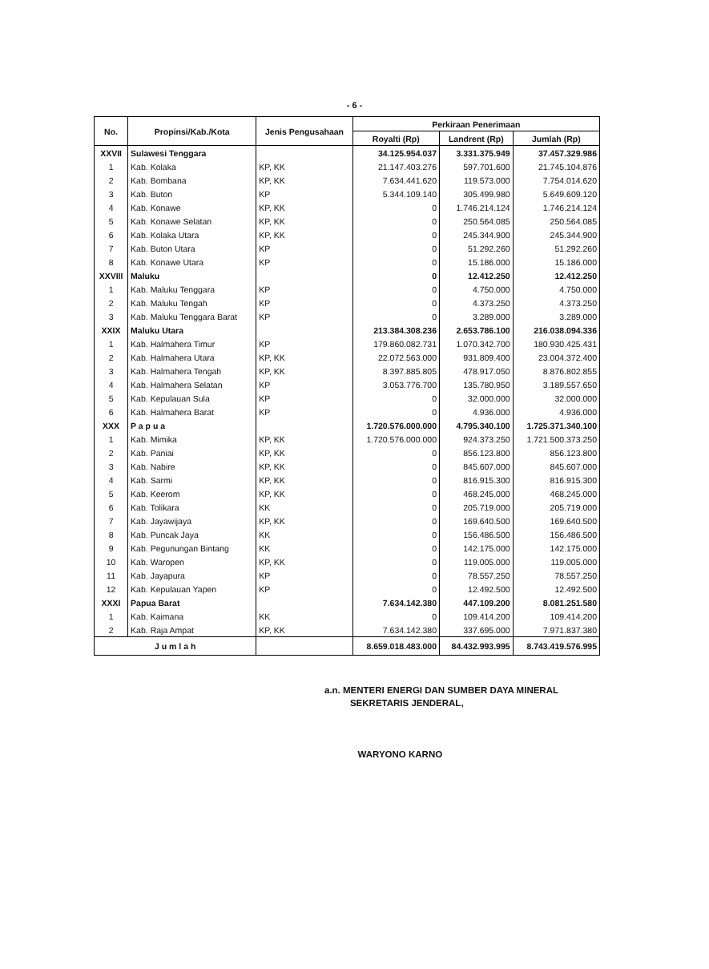- 6 -
| No. | Propinsi/Kab./Kota | Jenis Pengusahaan | Perkiraan Penerimaan | | |
| --- | --- | --- | --- | --- | --- |
| | | | Royalti (Rp) | Landrent (Rp) | Jumlah (Rp) |
| XXVII | Sulawesi Tenggara | | 34.125.954.037 | 3.331.375.949 | 37.457.329.986 |
| 1 | Kab. Kolaka | KP, KK | 21.147.403.276 | 597.701.600 | 21.745.104.876 |
| 2 | Kab. Bombana | KP, KK | 7.634.441.620 | 119.573.000 | 7.754.014.620 |
| 3 | Kab. Buton | KP | 5.344.109.140 | 305.499.980 | 5.649.609.120 |
| 4 | Kab. Konawe | KP, KK | 0 | 1.746.214.124 | 1.746.214.124 |
| 5 | Kab. Konawe Selatan | KP, KK | 0 | 250.564.085 | 250.564.085 |
| 6 | Kab. Kolaka Utara | KP, KK | 0 | 245.344.900 | 245.344.900 |
| 7 | Kab. Buton Utara | KP | 0 | 51.292.260 | 51.292.260 |
| 8 | Kab. Konawe Utara | KP | 0 | 15.186.000 | 15.186.000 |
| XXVIII | Maluku | | 0 | 12.412.250 | 12.412.250 |
| 1 | Kab. Maluku Tenggara | KP | 0 | 4.750.000 | 4.750.000 |
| 2 | Kab. Maluku Tengah | KP | 0 | 4.373.250 | 4.373.250 |
| 3 | Kab. Maluku Tenggara Barat | KP | 0 | 3.289.000 | 3.289.000 |
| XXIX | Maluku Utara | | 213.384.308.236 | 2.653.786.100 | 216.038.094.336 |
| 1 | Kab. Halmahera Timur | KP | 179.860.082.731 | 1.070.342.700 | 180.930.425.431 |
| 2 | Kab. Halmahera Utara | KP, KK | 22.072.563.000 | 931.809.400 | 23.004.372.400 |
| 3 | Kab. Halmahera Tengah | KP, KK | 8.397.885.805 | 478.917.050 | 8.876.802.855 |
| 4 | Kab. Halmahera Selatan | KP | 3.053.776.700 | 135.780.950 | 3.189.557.650 |
| 5 | Kab. Kepulauan Sula | KP | 0 | 32.000.000 | 32.000.000 |
| 6 | Kab. Halmahera Barat | KP | 0 | 4.936.000 | 4.936.000 |
| XXX | P a p u a | | 1.720.576.000.000 | 4.795.340.100 | 1.725.371.340.100 |
| 1 | Kab. Mimika | KP, KK | 1.720.576.000.000 | 924.373.250 | 1.721.500.373.250 |
| 2 | Kab. Paniai | KP, KK | 0 | 856.123.800 | 856.123.800 |
| 3 | Kab. Nabire | KP, KK | 0 | 845.607.000 | 845.607.000 |
| 4 | Kab. Sarmi | KP, KK | 0 | 816.915.300 | 816.915.300 |
| 5 | Kab. Keerom | KP, KK | 0 | 468.245.000 | 468.245.000 |
| 6 | Kab. Tolikara | KK | 0 | 205.719.000 | 205.719.000 |
| 7 | Kab. Jayawijaya | KP, KK | 0 | 169.640.500 | 169.640.500 |
| 8 | Kab. Puncak Jaya | KK | 0 | 156.486.500 | 156.486.500 |
| 9 | Kab. Pegunungan Bintang | KK | 0 | 142.175.000 | 142.175.000 |
| 10 | Kab. Waropen | KP, KK | 0 | 119.005.000 | 119.005.000 |
| 11 | Kab. Jayapura | KP | 0 | 78.557.250 | 78.557.250 |
| 12 | Kab. Kepulauan Yapen | KP | 0 | 12.492.500 | 12.492.500 |
| XXXI | Papua Barat | | 7.634.142.380 | 447.109.200 | 8.081.251.580 |
| 1 | Kab. Kaimana | KK | 0 | 109.414.200 | 109.414.200 |
| 2 | Kab. Raja Ampat | KP, KK | 7.634.142.380 | 337.695.000 | 7.971.837.380 |
| J u m l a h | | | 8.659.018.483.000 | 84.432.993.995 | 8.743.419.576.995 |
a.n. MENTERI ENERGI DAN SUMBER DAYA MINERAL
SEKRETARIS JENDERAL,
WARYONO KARNO